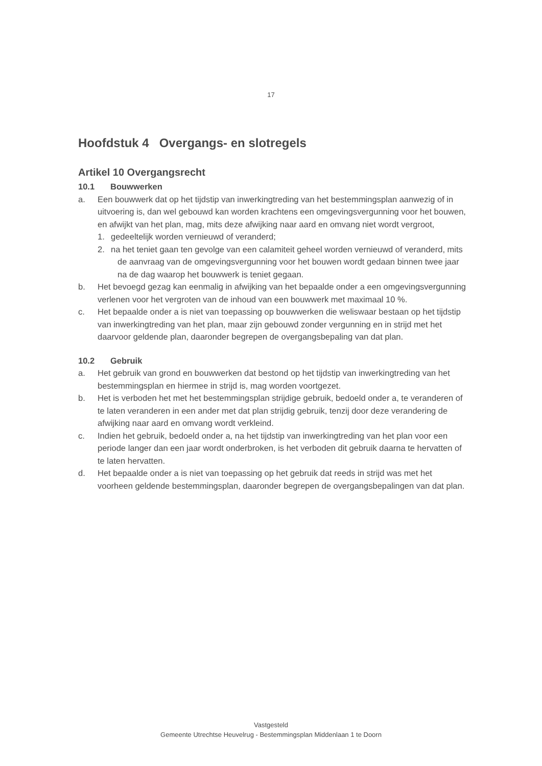17
Hoofdstuk 4 Overgangs- en slotregels
Artikel 10 Overgangsrecht
10.1 Bouwwerken
a. Een bouwwerk dat op het tijdstip van inwerkingtreding van het bestemmingsplan aanwezig of in uitvoering is, dan wel gebouwd kan worden krachtens een omgevingsvergunning voor het bouwen, en afwijkt van het plan, mag, mits deze afwijking naar aard en omvang niet wordt vergroot,
1. gedeeltelijk worden vernieuwd of veranderd;
2. na het teniet gaan ten gevolge van een calamiteit geheel worden vernieuwd of veranderd, mits de aanvraag van de omgevingsvergunning voor het bouwen wordt gedaan binnen twee jaar na de dag waarop het bouwwerk is teniet gegaan.
b. Het bevoegd gezag kan eenmalig in afwijking van het bepaalde onder a een omgevingsvergunning verlenen voor het vergroten van de inhoud van een bouwwerk met maximaal 10 %.
c. Het bepaalde onder a is niet van toepassing op bouwwerken die weliswaar bestaan op het tijdstip van inwerkingtreding van het plan, maar zijn gebouwd zonder vergunning en in strijd met het daarvoor geldende plan, daaronder begrepen de overgangsbepaling van dat plan.
10.2 Gebruik
a. Het gebruik van grond en bouwwerken dat bestond op het tijdstip van inwerkingtreding van het bestemmingsplan en hiermee in strijd is, mag worden voortgezet.
b. Het is verboden het met het bestemmingsplan strijdige gebruik, bedoeld onder a, te veranderen of te laten veranderen in een ander met dat plan strijdig gebruik, tenzij door deze verandering de afwijking naar aard en omvang wordt verkleind.
c. Indien het gebruik, bedoeld onder a, na het tijdstip van inwerkingtreding van het plan voor een periode langer dan een jaar wordt onderbroken, is het verboden dit gebruik daarna te hervatten of te laten hervatten.
d. Het bepaalde onder a is niet van toepassing op het gebruik dat reeds in strijd was met het voorheen geldende bestemmingsplan, daaronder begrepen de overgangsbepalingen van dat plan.
Vastgesteld
Gemeente Utrechtse Heuvelrug - Bestemmingsplan Middenlaan 1 te Doorn